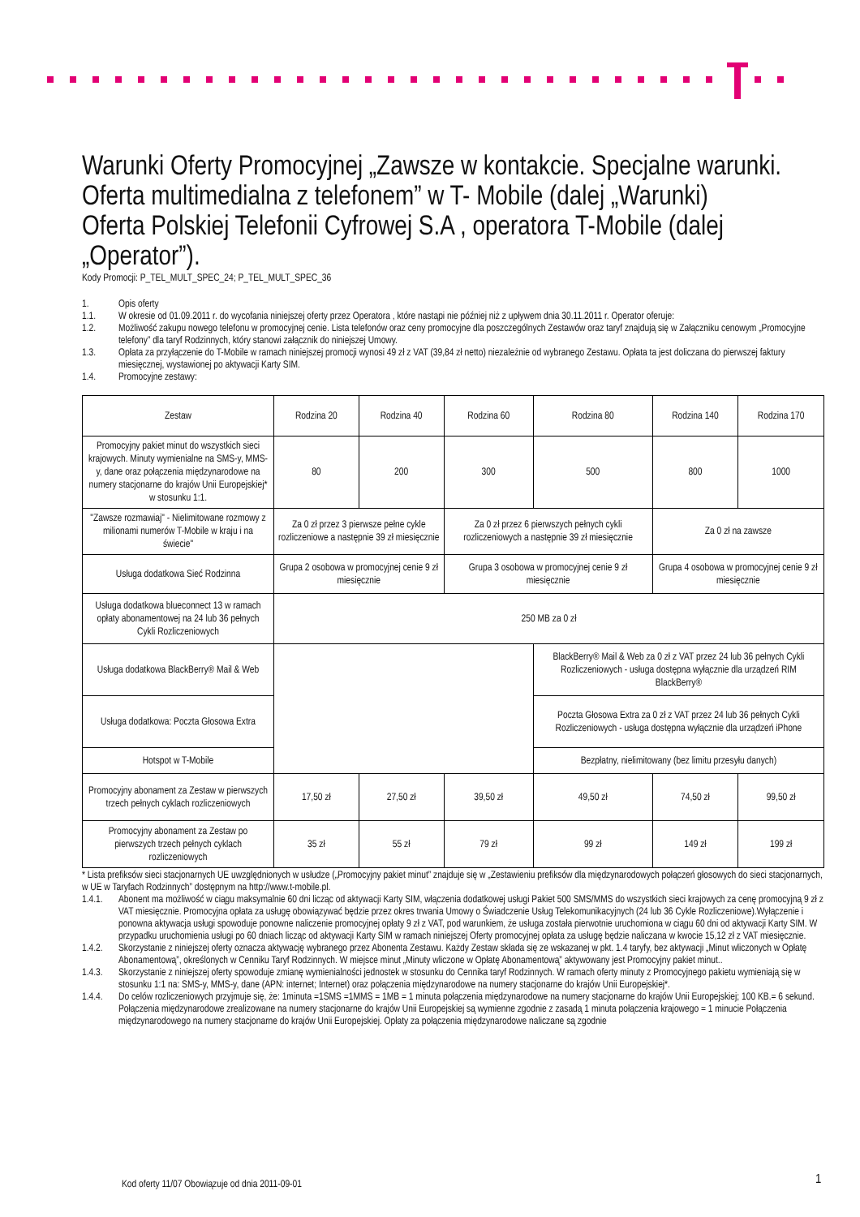Warunki Oferty Promocyjnej „Zawsze w kontakcie. Specjalne warunki. Oferta multimedialna z telefonem” w T- Mobile (dalej „Warunki)
Oferta Polskiej Telefonii Cyfrowej S.A , operatora T-Mobile (dalej „Operator”).
Kody Promocji: P_TEL_MULT_SPEC_24; P_TEL_MULT_SPEC_36
1. Opis oferty
1.1. W okresie od 01.09.2011 r. do wycofania niniejszej oferty przez Operatora , które nastąpi nie później niż z upływem dnia 30.11.2011 r. Operator oferuje:
1.2. Możliwość zakupu nowego telefonu w promocyjnej cenie. Lista telefonów oraz ceny promocyjne dla poszczególnych Zestawów oraz taryf znajdują się w Załączniku cenowym „Promocyjne telefony” dla taryf Rodzinnych, który stanowi załącznik do niniejszej Umowy.
1.3. Opłata za przyłączenie do T-Mobile w ramach niniejszej promocji wynosi 49 zł z VAT (39,84 zł netto) niezależnie od wybranego Zestawu. Opłata ta jest doliczana do pierwszej faktury miesięcznej, wystawionej po aktywacji Karty SIM.
1.4. Promocyjne zestawy:
| Zestaw | Rodzina 20 | Rodzina 40 | Rodzina 60 | Rodzina 80 | Rodzina 140 | Rodzina 170 |
| Promocyjny pakiet minut do wszystkich sieci krajowych. Minuty wymienialne na SMS-y, MMS-y, dane oraz połączenia międzynarodowe na numery stacjonarne do krajów Unii Europejskiej* w stosunku 1:1. | 80 | 200 | 300 | 500 | 800 | 1000 |
| "Zawsze rozmawiaj" - Nielimitowane rozmowy z milionami numerów T-Mobile w kraju i na świecie" | Za 0 zł przez 3 pierwsze pełne cykle rozliczeniowe a następnie 39 zł miesięcznie | | Za 0 zł przez 6 pierwszych pełnych cykli rozliczeniowych a następnie 39 zł miesięcznie | | Za 0 zł na zawsze | |
| Usługa dodatkowa Sieć Rodzinna | Grupa 2 osobowa w promocyjnej cenie 9 zł miesięcznie | | Grupa 3 osobowa w promocyjnej cenie 9 zł miesięcznie | | Grupa 4 osobowa w promocyjnej cenie 9 zł miesięcznie | |
| Usługa dodatkowa blueconnect 13 w ramach opłaty abonamentowej na 24 lub 36 pełnych Cykli Rozliczeniowych | 250 MB za 0 zł | | | | | |
| Usługa dodatkowa BlackBerry® Mail & Web | | | | BlackBerry® Mail & Web za 0 zł z VAT przez 24 lub 36 pełnych Cykli Rozliczeniowych - usługa dostępna wyłącznie dla urządzeń RIM BlackBerry® | | |
| Usługa dodatkowa: Poczta Głosowa Extra | | | | Poczta Głosowa Extra za 0 zł z VAT przez 24 lub 36 pełnych Cykli Rozliczeniowych - usługa dostępna wyłącznie dla urządzeń iPhone | | |
| Hotspot w T-Mobile | | | | Bezpłatny, nielimitowany (bez limitu przesyłu danych) | | |
| Promocyjny abonament za Zestaw w pierwszych trzech pełnych cyklach rozliczeniowych | 17,50 zł | 27,50 zł | 39,50 zł | 49,50 zł | 74,50 zł | 99,50 zł |
| Promocyjny abonament za Zestaw po pierwszych trzech pełnych cyklach rozliczeniowych | 35 zł | 55 zł | 79 zł | 99 zł | 149 zł | 199 zł |
* Lista prefiksów sieci stacjonarnych UE uwzględnionych w usłudze („Promocyjny pakiet minut” znajduje się w „Zestawieniu prefiksów dla międzynarodowych połączeń głosowych do sieci stacjonarnych, w UE w Taryfach Rodzinnych” dostępnym na http://www.t-mobile.pl.
1.4.1. Abonent ma możliwość w ciągu maksymalnie 60 dni licząc od aktywacji Karty SIM, włączenia dodatkowej usługi Pakiet 500 SMS/MMS do wszystkich sieci krajowych za cenę promocyjną 9 zł z VAT miesięcznie. Promocyjna opłata za usługę obowiązywać będzie przez okres trwania Umowy o Świadczenie Usług Telekomunikacyjnych (24 lub 36 Cykle Rozliczeniowe).Wyłączenie i ponowna aktywacja usługi spowoduje ponowne naliczenie promocyjnej opłaty 9 zł z VAT, pod warunkiem, że usługa została pierwotnie uruchomiona w ciągu 60 dni od aktywacji Karty SIM. W przypadku uruchomienia usługi po 60 dniach licząc od aktywacji Karty SIM w ramach niniejszej Oferty promocyjnej opłata za usługę będzie naliczana w kwocie 15,12 zł z VAT miesięcznie.
1.4.2. Skorzystanie z niniejszej oferty oznacza aktywację wybranego przez Abonenta Zestawu. Każdy Zestaw składa się ze wskazanej w pkt. 1.4 taryfy, bez aktywacji „Minut wliczonych w Opłatę Abonamentową”, określonych w Cenniku Taryf Rodzinnych. W miejsce minut „Minuty wliczone w Opłatę Abonamentową” aktywowany jest Promocyjny pakiet minut..
1.4.3. Skorzystanie z niniejszej oferty spowoduje zmianę wymienialności jednostek w stosunku do Cennika taryf Rodzinnych. W ramach oferty minuty z Promocyjnego pakietu wymieniają się w stosunku 1:1 na: SMS-y, MMS-y, dane (APN: internet; Internet) oraz połączenia międzynarodowe na numery stacjonarne do krajów Unii Europejskiej*.
1.4.4. Do celów rozliczeniowych przyjmuje się, że: 1minuta =1SMS =1MMS = 1MB = 1 minuta połączenia międzynarodowe na numery stacjonarne do krajów Unii Europejskiej; 100 KB.= 6 sekund.
Połączenia międzynarodowe zrealizowane na numery stacjonarne do krajów Unii Europejskiej są wymienne zgodnie z zasadą 1 minuta połączenia krajowego = 1 minucie Połączenia międzynarodowego na numery stacjonarne do krajów Unii Europejskiej. Opłaty za połączenia międzynarodowe naliczane są zgodnie
Kod oferty 11/07 Obowiązuje od dnia 2011-09-01
1